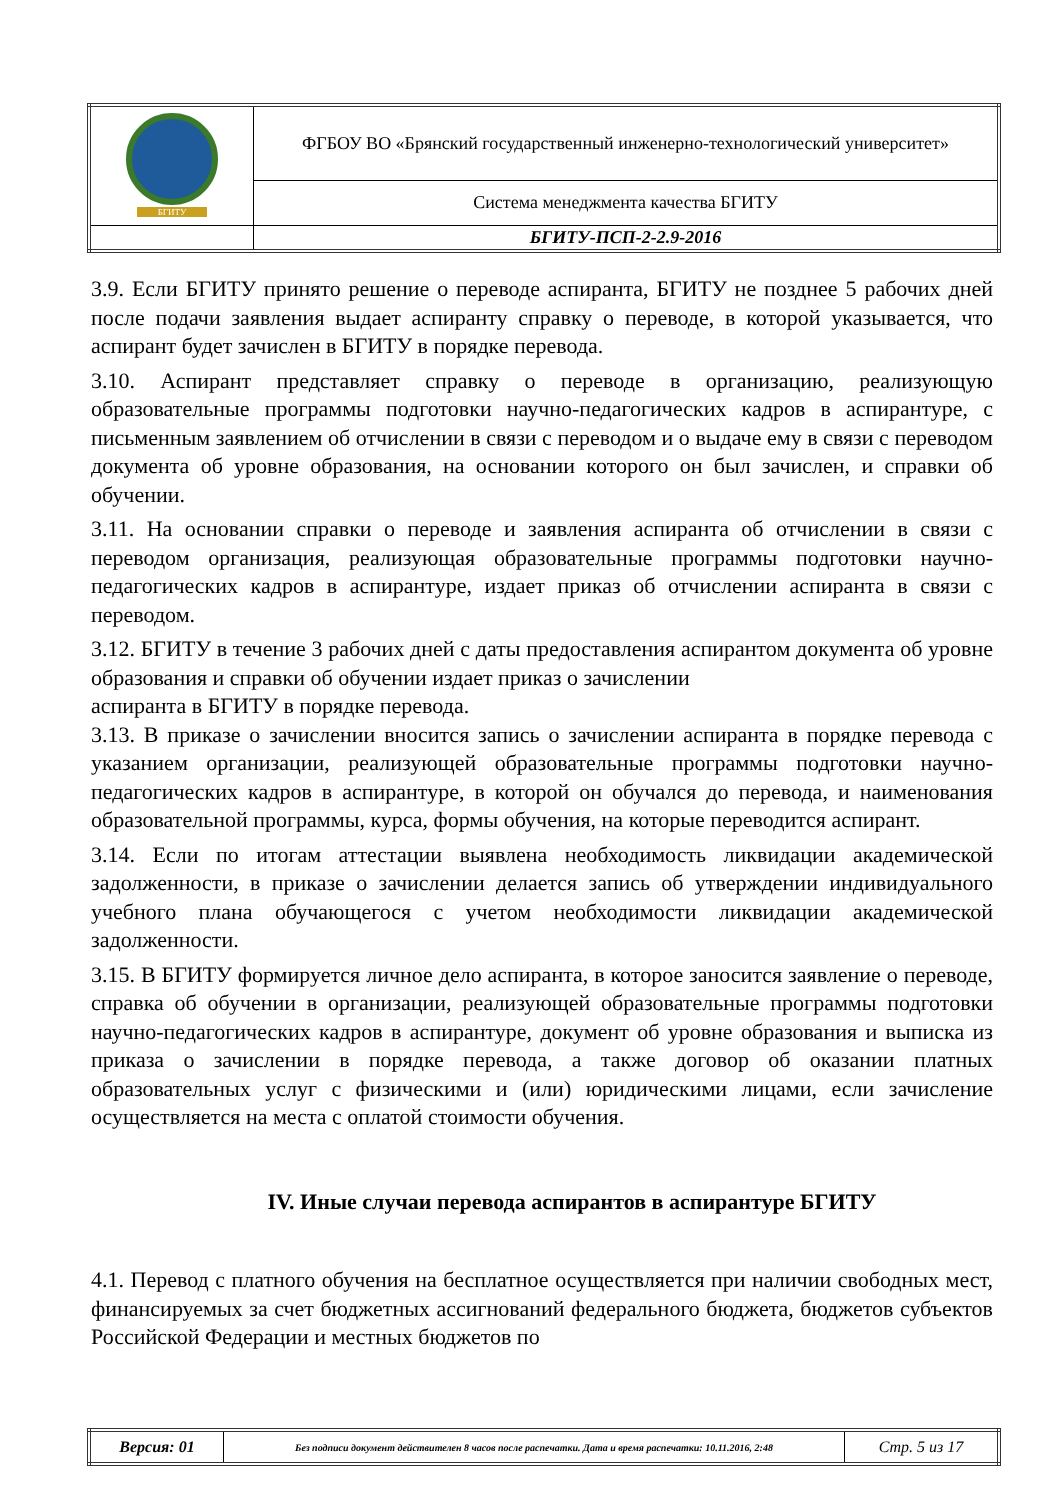| БГИТУ | ФГБОУ ВО «Брянский государственный инженерно-технологический университет» |
| | Система менеджмента качества БГИТУ |
| | БГИТУ-ПСП-2-2.9-2016 |
3.9. Если БГИТУ принято решение о переводе аспиранта, БГИТУ не позднее 5 рабочих дней после подачи заявления выдает аспиранту справку о переводе, в которой указывается, что аспирант будет зачислен в БГИТУ в порядке перевода.
3.10. Аспирант представляет справку о переводе в организацию, реализующую образовательные программы подготовки научно-педагогических кадров в аспирантуре, с письменным заявлением об отчислении в связи с переводом и о выдаче ему в связи с переводом документа об уровне образования, на основании которого он был зачислен, и справки об обучении.
3.11. На основании справки о переводе и заявления аспиранта об отчислении в связи с переводом организация, реализующая образовательные программы подготовки научно-педагогических кадров в аспирантуре, издает приказ об отчислении аспиранта в связи с переводом.
3.12. БГИТУ в течение 3 рабочих дней с даты предоставления аспирантом документа об уровне образования и справки об обучении издает приказ о зачислении
аспиранта в БГИТУ в порядке перевода.
3.13. В приказе о зачислении вносится запись о зачислении аспиранта в порядке перевода с указанием организации, реализующей образовательные программы подготовки научно-педагогических кадров в аспирантуре, в которой он обучался до перевода, и наименования образовательной программы, курса, формы обучения, на которые переводится аспирант.
3.14. Если по итогам аттестации выявлена необходимость ликвидации академической задолженности, в приказе о зачислении делается запись об утверждении индивидуального учебного плана обучающегося с учетом необходимости ликвидации академической задолженности.
3.15. В БГИТУ формируется личное дело аспиранта, в которое заносится заявление о переводе, справка об обучении в организации, реализующей образовательные программы подготовки научно-педагогических кадров в аспирантуре, документ об уровне образования и выписка из приказа о зачислении в порядке перевода, а также договор об оказании платных образовательных услуг с физическими и (или) юридическими лицами, если зачисление осуществляется на места с оплатой стоимости обучения.
IV. Иные случаи перевода аспирантов в аспирантуре БГИТУ
4.1. Перевод с платного обучения на бесплатное осуществляется при наличии свободных мест, финансируемых за счет бюджетных ассигнований федерального бюджета, бюджетов субъектов Российской Федерации и местных бюджетов по
| Версия: 01 | Без подписи документ действителен 8 часов после распечатки. Дата и время распечатки: 10.11.2016, 2:48 | Стр. 5 из 17 |